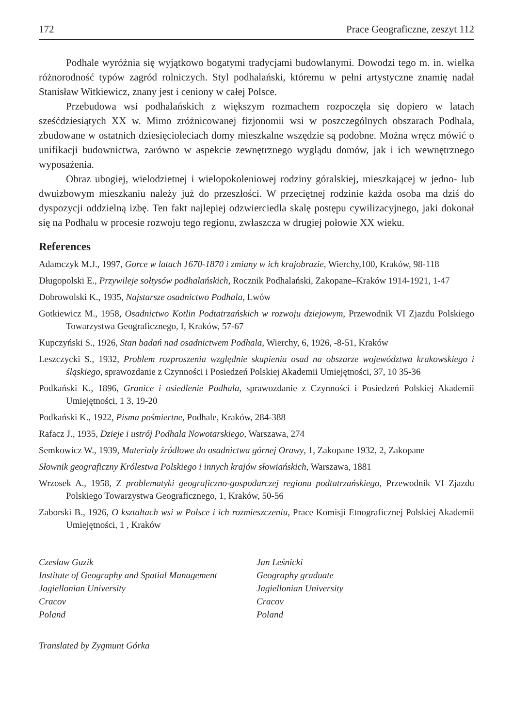172 Prace Geograficzne, zeszyt 112
Podhale wyróżnia się wyjątkowo bogatymi tradycjami budowlanymi. Dowodzi tego m. in. wielka różnorodność typów zagród rolniczych. Styl podhalański, któremu w pełni artystyczne znamię nadał Stanisław Witkiewicz, znany jest i ceniony w całej Polsce.
Przebudowa wsi podhalańskich z większym rozmachem rozpoczęła się dopiero w latach sześćdziesiątych XX w. Mimo zróżnicowanej fizjonomii wsi w poszczególnych obszarach Podhala, zbudowane w ostatnich dziesięcioleciach domy mieszkalne wszędzie są podobne. Można wręcz mówić o unifikacji budownictwa, zarówno w aspekcie zewnętrznego wyglądu domów, jak i ich wewnętrznego wyposażenia.
Obraz ubogiej, wielodzietnej i wielopokoleniowej rodziny góralskiej, mieszkającej w jedno- lub dwuizbowym mieszkaniu należy już do przeszłości. W przeciętnej rodzinie każda osoba ma dziś do dyspozycji oddzielną izbę. Ten fakt najlepiej odzwierciedla skalę postępu cywilizacyjnego, jaki dokonał się na Podhalu w procesie rozwoju tego regionu, zwłaszcza w drugiej połowie XX wieku.
References
Adamczyk M.J., 1997, Gorce w latach 1670-1870 i zmiany w ich krajobrazie, Wierchy,100, Kraków, 98-118
Długopolski E., Przywileje sołtysów podhalańskich, Rocznik Podhalański, Zakopane–Kraków 1914-1921, 1-47
Dobrowolski K., 1935, Najstarsze osadnictwo Podhala, Lwów
Gotkiewicz M., 1958, Osadnictwo Kotlin Podtatrzańskich w rozwoju dziejowym, Przewodnik VI Zjazdu Polskiego Towarzystwa Geograficznego, I, Kraków, 57-67
Kupczyński S., 1926, Stan badań nad osadnictwem Podhala, Wierchy, 6, 1926, -8-51, Kraków
Leszczycki S., 1932, Problem rozproszenia względnie skupienia osad na obszarze województwa krakowskiego i śląskiego, sprawozdanie z Czynności i Posiedzeń Polskiej Akademii Umiejętności, 37, 10 35-36
Podkański K., 1896, Granice i osiedlenie Podhala, sprawozdanie z Czynności i Posiedzeń Polskiej Akademii Umiejętności, 1 3, 19-20
Podkański K., 1922, Pisma pośmiertne, Podhale, Kraków, 284-388
Rafacz J., 1935, Dzieje i ustrój Podhala Nowotarskiego, Warszawa, 274
Semkowicz W., 1939, Materiały źródłowe do osadnictwa górnej Orawy, 1, Zakopane 1932, 2, Zakopane
Słownik geograficzny Królestwa Polskiego i innych krajów słowiańskich, Warszawa, 1881
Wrzosek A., 1958, Z problematyki geograficzno-gospodarczej regionu podtatrzańskiego, Przewodnik VI Zjazdu Polskiego Towarzystwa Geograficznego, 1, Kraków, 50-56
Zaborski B., 1926, O kształtach wsi w Polsce i ich rozmieszczeniu, Prace Komisji Etnograficznej Polskiej Akademii Umiejętności, 1 , Kraków
Czesław Guzik
Institute of Geography and Spatial Management
Jagiellonian University
Cracov
Poland
Jan Leśnicki
Geography graduate
Jagiellonian University
Cracov
Poland
Translated by Zygmunt Górka